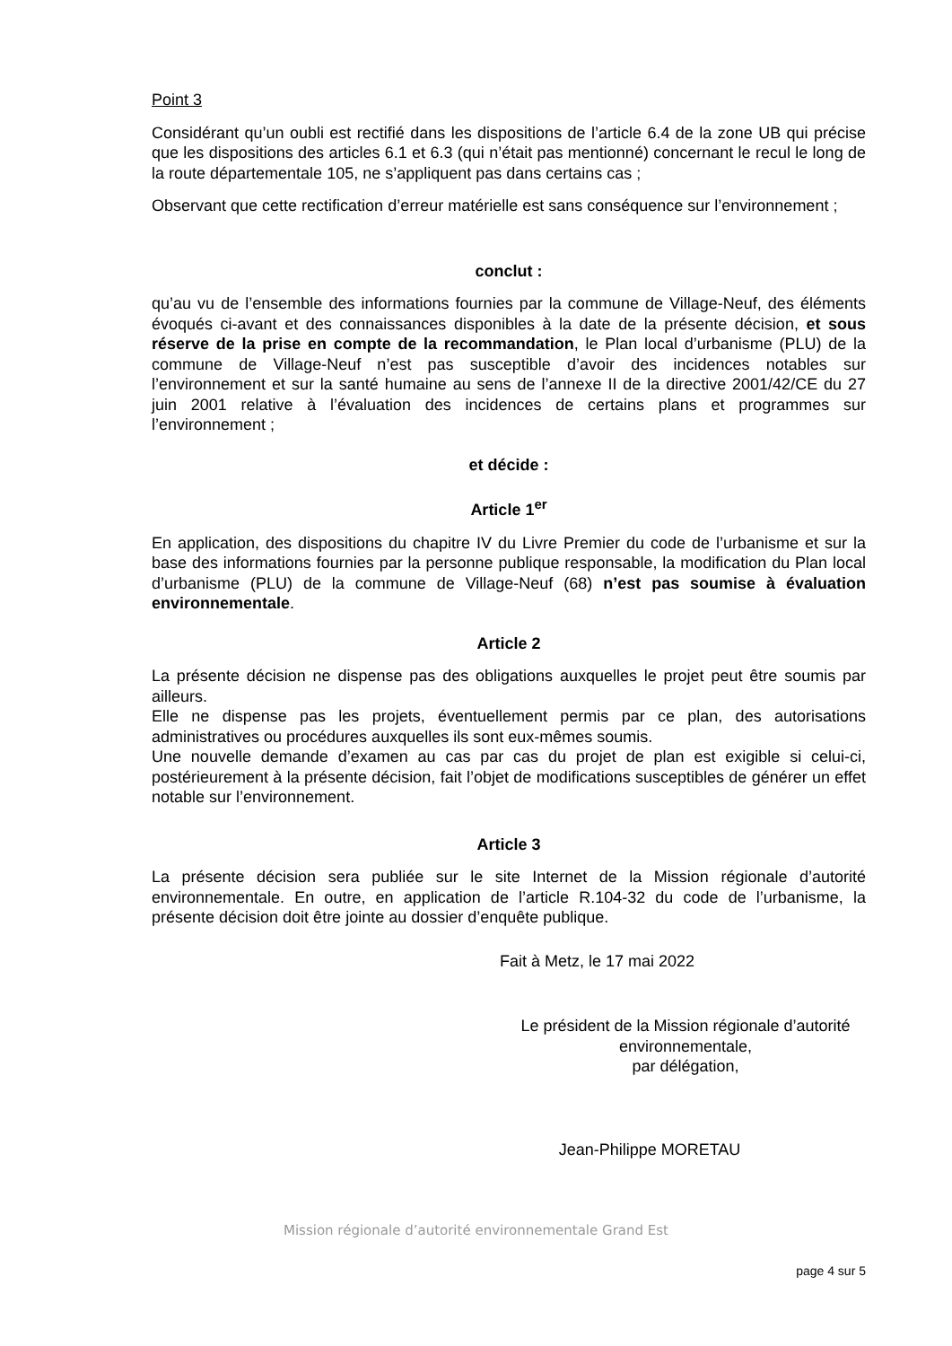Point 3
Considérant qu’un oubli est rectifié dans les dispositions de l’article 6.4 de la zone UB qui précise que les dispositions des articles 6.1 et 6.3 (qui n’était pas mentionné) concernant le recul le long de la route départementale 105, ne s’appliquent pas dans certains cas ;
Observant que cette rectification d’erreur matérielle est sans conséquence sur l’environnement ;
conclut :
qu’au vu de l’ensemble des informations fournies par la commune de Village-Neuf, des éléments évoqués ci-avant et des connaissances disponibles à la date de la présente décision, et sous réserve de la prise en compte de la recommandation, le Plan local d’urbanisme (PLU) de la commune de Village-Neuf n’est pas susceptible d’avoir des incidences notables sur l’environnement et sur la santé humaine au sens de l’annexe II de la directive 2001/42/CE du 27 juin 2001 relative à l’évaluation des incidences de certains plans et programmes sur l’environnement ;
et décide :
Article 1<sup>er</sup>
En application, des dispositions du chapitre IV du Livre Premier du code de l’urbanisme et sur la base des informations fournies par la personne publique responsable, la modification du Plan local d’urbanisme (PLU) de la commune de Village-Neuf (68) n’est pas soumise à évaluation environnementale.
Article 2
La présente décision ne dispense pas des obligations auxquelles le projet peut être soumis par ailleurs.
Elle ne dispense pas les projets, éventuellement permis par ce plan, des autorisations administratives ou procédures auxquelles ils sont eux-mêmes soumis.
Une nouvelle demande d’examen au cas par cas du projet de plan est exigible si celui-ci, postérieurement à la présente décision, fait l’objet de modifications susceptibles de générer un effet notable sur l’environnement.
Article 3
La présente décision sera publiée sur le site Internet de la Mission régionale d’autorité environnementale. En outre, en application de l’article R.104-32 du code de l’urbanisme, la présente décision doit être jointe au dossier d’enquête publique.
Fait à Metz, le 17 mai 2022
Le président de la Mission régionale d’autorité
environnementale,
par délégation,
Jean-Philippe MORETAU
Mission régionale d’autorité environnementale Grand Est
page 4 sur 5